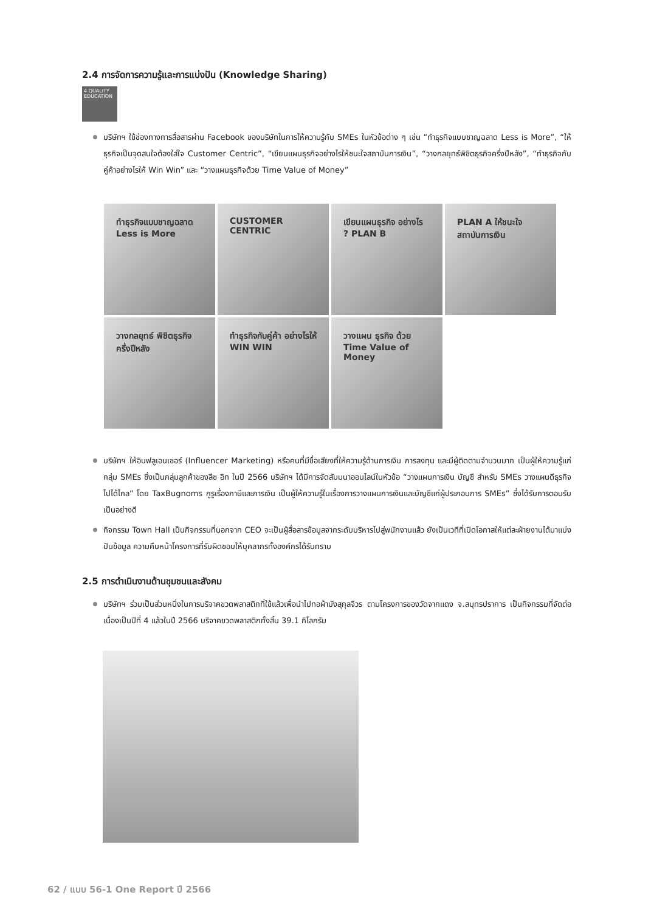2.4 การจัดการความรู้และการแบ่งปัน (Knowledge Sharing)
4 QUALITY EDUCATION
บริษัทฯ ใช้ช่องทางการสื่อสารผ่าน Facebook ของบริษัทในการให้ความรู้กับ SMEs ในหัวข้อต่าง ๆ เช่น “ทำธุรกิจแบบชาญฉลาด Less is More”, “ให้ธุรกิจเป็นจุดสนใจต้องใส่ใจ Customer Centric”, “เขียนแผนธุรกิจอย่างไรให้ชนะใจสถาบันการเงิน”, “วางกลยุทธ์พิชิตธุรกิจครึ่งปีหลัง”, “ทำธุรกิจกับคู่ค้าอย่างไรให้ Win Win” และ “วางแผนธุรกิจด้วย Time Value of Money”
ทำธุรกิจแบบชาญฉลาด Less is More
CUSTOMER CENTRIC
เขียนแผนธุรกิจ อย่างไร ? PLAN B
PLAN A ให้ชนะใจ สถาบันการเงิน
วางกลยุทธ์ พิชิตธุรกิจ ครึ่งปีหลัง
ทำธุรกิจกับคู่ค้า อย่างไรให้ WIN WIN
วางแผน ธุรกิจ ด้วย Time Value of Money
บริษัทฯ ให้อินฟลูเอนเซอร์ (Influencer Marketing) หรือคนที่มีชื่อเสียงที่ให้ความรู้ด้านการเงิน การลงทุน และมีผู้ติดตามจำนวนมาก เป็นผู้ให้ความรู้แก่กลุ่ม SMEs ซึ่งเป็นกลุ่มลูกค้าของลีซ อิท ในปี 2566 บริษัทฯ ได้มีการจัดสัมมนาออนไลน์ในหัวข้อ “วางแผนการเงิน บัญชี สำหรับ SMEs วางแผนดีธุรกิจไปได้ไกล” โดย TaxBugnoms กูรูเรื่องภาษีและการเงิน เป็นผู้ให้ความรู้ในเรื่องการวางแผนการเงินและบัญชีแก่ผู้ประกอบการ SMEs” ซึ่งได้รับการตอบรับเป็นอย่างดี
กิจกรรม Town Hall เป็นกิจกรรมที่นอกจาก CEO จะเป็นผู้สื่อสารข้อมูลจากระดับบริหารไปสู่พนักงานแล้ว ยังเป็นเวทีที่เปิดโอกาสให้แต่ละฝ่ายงานได้มาแบ่งปันข้อมูล ความคืบหน้าโครงการที่รับผิดชอบให้บุคลากรทั้งองค์กรได้รับทราบ
2.5 การดำเนินงานด้านชุมชนและสังคม
บริษัทฯ ร่วมเป็นส่วนหนึ่งในการบริจาคขวดพลาสติกที่ใช้แล้วเพื่อนำไปทอผ้าบังสุกุลจีวร ตามโครงการของวัดจากแดง จ.สมุทรปราการ เป็นกิจกรรมที่จัดต่อเนื่องเป็นปีที่ 4 แล้วในปี 2566 บริจาคขวดพลาสติกทั้งสิ้น 39.1 กิโลกรัม
62 / แบบ 56-1 One Report ปี 2566